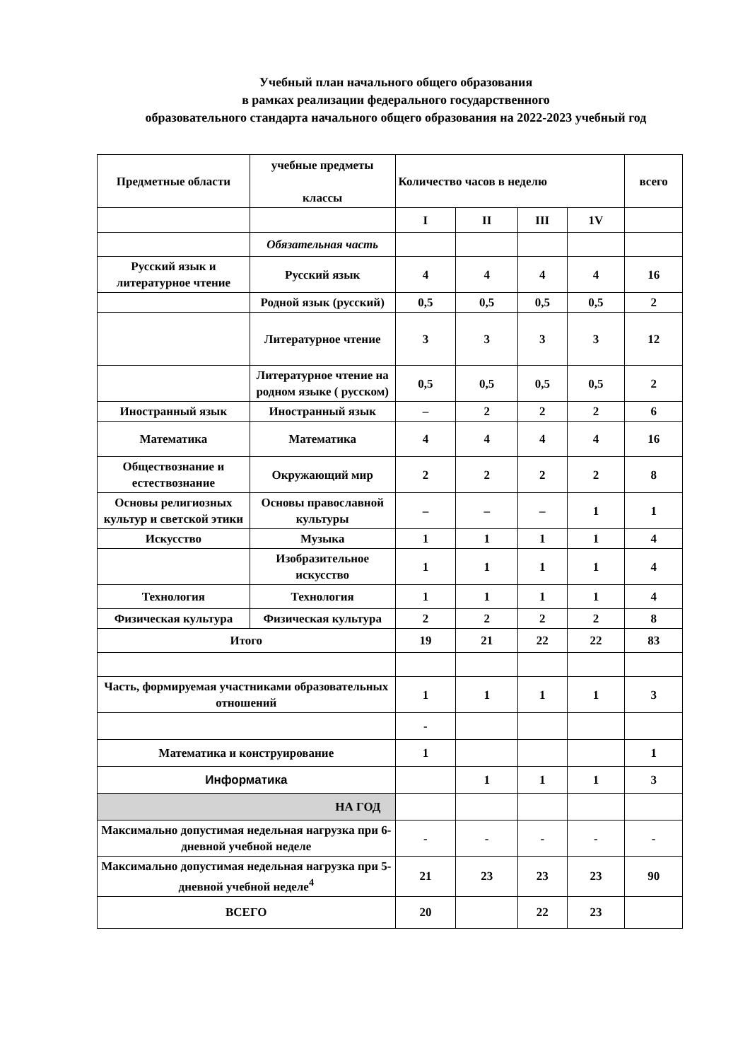Учебный план начального общего образования
в рамках реализации федерального государственного
образовательного стандарта начального общего образования на 2022-2023 учебный год
| Предметные области | учебные предметы классы | Количество часов в неделю | | | | всего |
| --- | --- | --- | --- | --- | --- | --- |
| | | I | II | III | 1V | |
| | Обязательная часть | | | | | |
| Русский язык и литературное чтение | Русский язык | 4 | 4 | 4 | 4 | 16 |
| | Родной язык (русский) | 0,5 | 0,5 | 0,5 | 0,5 | 2 |
| | Литературное чтение | 3 | 3 | 3 | 3 | 12 |
| | Литературное чтение на родном языке ( русском) | 0,5 | 0,5 | 0,5 | 0,5 | 2 |
| Иностранный язык | Иностранный язык | – | 2 | 2 | 2 | 6 |
| Математика | Математика | 4 | 4 | 4 | 4 | 16 |
| Обществознание и естествознание | Окружающий мир | 2 | 2 | 2 | 2 | 8 |
| Основы религиозных культур и светской этики | Основы православной культуры | – | – | – | 1 | 1 |
| Искусство | Музыка | 1 | 1 | 1 | 1 | 4 |
| | Изобразительное искусство | 1 | 1 | 1 | 1 | 4 |
| Технология | Технология | 1 | 1 | 1 | 1 | 4 |
| Физическая культура | Физическая культура | 2 | 2 | 2 | 2 | 8 |
| Итого | | 19 | 21 | 22 | 22 | 83 |
| Часть, формируемая участниками образовательных отношений | | 1 | 1 | 1 | 1 | 3 |
| | | - | | | | |
| Математика и конструирование | | 1 | | | | 1 |
| Информатика | | | 1 | 1 | 1 | 3 |
| НА ГОД | | | | | | |
| Максимально допустимая недельная нагрузка при 6-дневной учебной неделе | | - | - | - | - | - |
| Максимально допустимая недельная нагрузка при 5-дневной учебной неделе<sup>4</sup> | | 21 | 23 | 23 | 23 | 90 |
| ВСЕГО | | 20 | | 22 | 23 | |